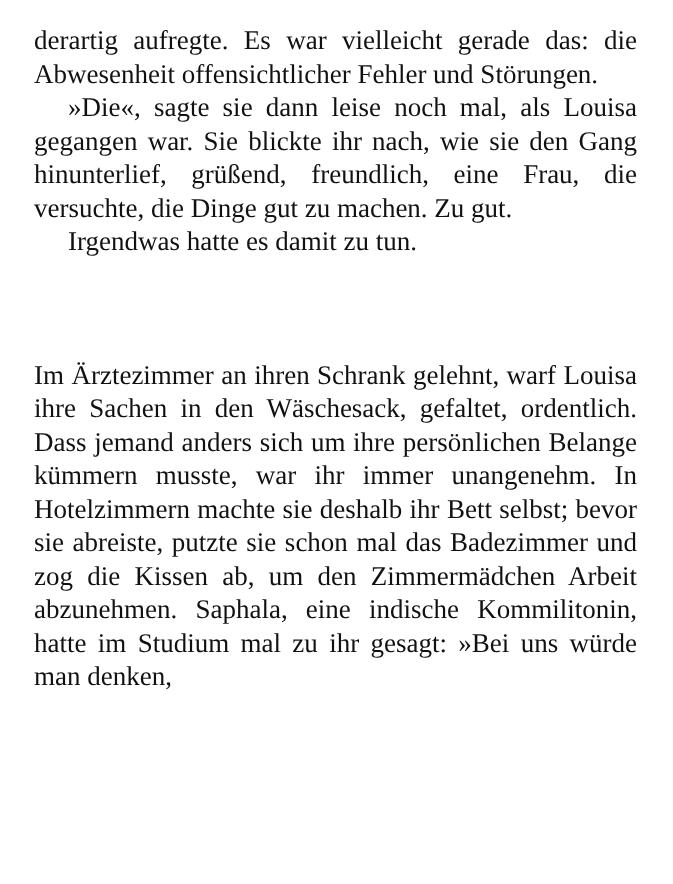derartig aufregte. Es war vielleicht gerade das: die Abwesenheit offensichtlicher Fehler und Störungen.
»Die«, sagte sie dann leise noch mal, als Louisa gegangen war. Sie blickte ihr nach, wie sie den Gang hinunterlief, grüßend, freundlich, eine Frau, die versuchte, die Dinge gut zu machen. Zu gut.
Irgendwas hatte es damit zu tun.
Im Ärztezimmer an ihren Schrank gelehnt, warf Louisa ihre Sachen in den Wäschesack, gefaltet, ordentlich. Dass jemand anders sich um ihre persönlichen Belange kümmern musste, war ihr immer unangenehm. In Hotelzimmern machte sie deshalb ihr Bett selbst; bevor sie abreiste, putzte sie schon mal das Badezimmer und zog die Kissen ab, um den Zimmermädchen Arbeit abzunehmen. Saphala, eine indische Kommilitonin, hatte im Studium mal zu ihr gesagt: »Bei uns würde man denken,